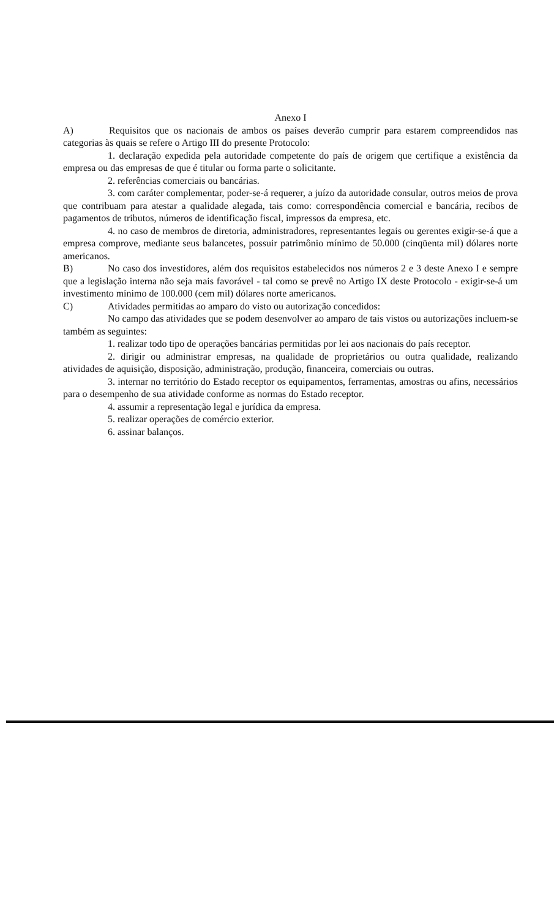Anexo I
A) Requisitos que os nacionais de ambos os países deverão cumprir para estarem compreendidos nas categorias às quais se refere o Artigo III do presente Protocolo:
1. declaração expedida pela autoridade competente do país de origem que certifique a existência da empresa ou das empresas de que é titular ou forma parte o solicitante.
2. referências comerciais ou bancárias.
3. com caráter complementar, poder-se-á requerer, a juízo da autoridade consular, outros meios de prova que contribuam para atestar a qualidade alegada, tais como: correspondência comercial e bancária, recibos de pagamentos de tributos, números de identificação fiscal, impressos da empresa, etc.
4. no caso de membros de diretoria, administradores, representantes legais ou gerentes exigir-se-á que a empresa comprove, mediante seus balancetes, possuir patrimônio mínimo de 50.000 (cinqüenta mil) dólares norte americanos.
B) No caso dos investidores, além dos requisitos estabelecidos nos números 2 e 3 deste Anexo I e sempre que a legislação interna não seja mais favorável - tal como se prevê no Artigo IX deste Protocolo - exigir-se-á um investimento mínimo de 100.000 (cem mil) dólares norte americanos.
C) Atividades permitidas ao amparo do visto ou autorização concedidos:
No campo das atividades que se podem desenvolver ao amparo de tais vistos ou autorizações incluem-se também as seguintes:
1. realizar todo tipo de operações bancárias permitidas por lei aos nacionais do país receptor.
2. dirigir ou administrar empresas, na qualidade de proprietários ou outra qualidade, realizando atividades de aquisição, disposição, administração, produção, financeira, comerciais ou outras.
3. internar no território do Estado receptor os equipamentos, ferramentas, amostras ou afins, necessários para o desempenho de sua atividade conforme as normas do Estado receptor.
4. assumir a representação legal e jurídica da empresa.
5. realizar operações de comércio exterior.
6. assinar balanços.